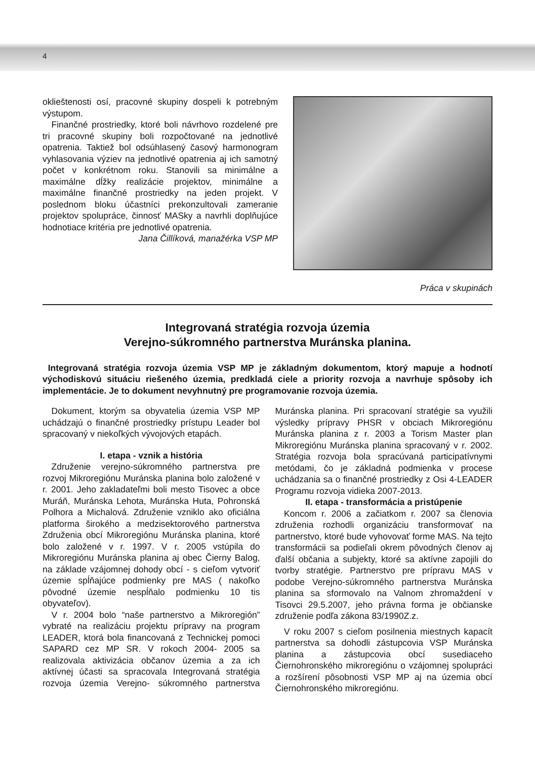4
oklieštenosti osí, pracovné skupiny dospeli k potrebným výstupom.
Finančné prostriedky, ktoré boli návrhovo rozdelené pre tri pracovné skupiny boli rozpočtované na jednotlivé opatrenia. Taktiež bol odsúhlasený časový harmonogram vyhlasovania výziev na jednotlivé opatrenia aj ich samotný počet v konkrétnom roku. Stanovili sa minimálne a maximálne dĺžky realizácie projektov, minimálne a maximálne finančné prostriedky na jeden projekt. V poslednom bloku účastníci prekonzultovali zameranie projektov spolupráce, činnosť MASky a navrhli doplňujúce hodnotiace kritéria pre jednotlivé opatrenia.
Jana Čillíková, manažérka VSP MP
Práca v skupinách
Integrovaná stratégia rozvoja územia
Verejno-súkromného partnerstva Muránska planina.
Integrovaná stratégia rozvoja územia VSP MP je základným dokumentom, ktorý mapuje a hodnotí východiskovú situáciu riešeného územia, predkladá ciele a priority rozvoja a navrhuje spôsoby ich implementácie. Je to dokument nevyhnutný pre programovanie rozvoja územia.
Dokument, ktorým sa obyvatelia územia VSP MP uchádzajú o finančné prostriedky prístupu Leader bol spracovaný v niekoľkých vývojových etapách.
I. etapa - vznik a história
Združenie verejno-súkromného partnerstva pre rozvoj Mikroregiónu Muránska planina bolo založené v r. 2001. Jeho zakladateľmi boli mesto Tisovec a obce Muráň, Muránska Lehota, Muránska Huta, Pohronská Polhora a Michalová. Združenie vzniklo ako oficiálna platforma širokého a medzisektorového partnerstva Združenia obcí Mikroregiónu Muránska planina, ktoré bolo založené v r. 1997. V r. 2005 vstúpila do Mikroregiónu Muránska planina aj obec Čierny Balog, na základe vzájomnej dohody obcí - s cieľom vytvoriť územie spĺňajúce podmienky pre MAS ( nakoľko pôvodné územie nespĺňalo podmienku 10 tis obyvateľov).
V r. 2004 bolo “naše partnerstvo a Mikroregión” vybraté na realizáciu projektu prípravy na program LEADER, ktorá bola financovaná z Technickej pomoci SAPARD cez MP SR. V rokoch 2004- 2005 sa realizovala aktivizácia občanov územia a za ich aktívnej účasti sa spracovala Integrovaná stratégia rozvoja územia Verejno- súkromného partnerstva Muránska planina. Pri spracovaní stratégie sa využili výsledky prípravy PHSR v obciach Mikroregiónu Muránska planina z r. 2003 a Torism Master plan Mikroregiónu Muránska planina spracovaný v r. 2002. Stratégia rozvoja bola spracúvaná participatívnymi metódami, čo je základná podmienka v procese uchádzania sa o finančné prostriedky z Osi 4-LEADER Programu rozvoja vidieka 2007-2013.
II. etapa - transformácia a pristúpenie
Koncom r. 2006 a začiatkom r. 2007 sa členovia združenia rozhodli organizáciu transformovať na partnerstvo, ktoré bude vyhovovať forme MAS. Na tejto transformácii sa podieľali okrem pôvodných členov aj ďalší občania a subjekty, ktoré sa aktívne zapojili do tvorby stratégie. Partnerstvo pre prípravu MAS v podobe Verejno-súkromného partnerstva Muránska planina sa sformovalo na Valnom zhromaždení v Tisovci 29.5.2007, jeho právna forma je občianske združenie podľa zákona 83/1990Z.z.
V roku 2007 s cieľom posilnenia miestnych kapacít partnerstva sa dohodli zástupcovia VSP Muránska planina a zástupcovia obcí susediaceho Čiernohronského mikroregiónu o vzájomnej spolupráci a rozšírení pôsobnosti VSP MP aj na územia obcí Čiernohronského mikroregiónu.